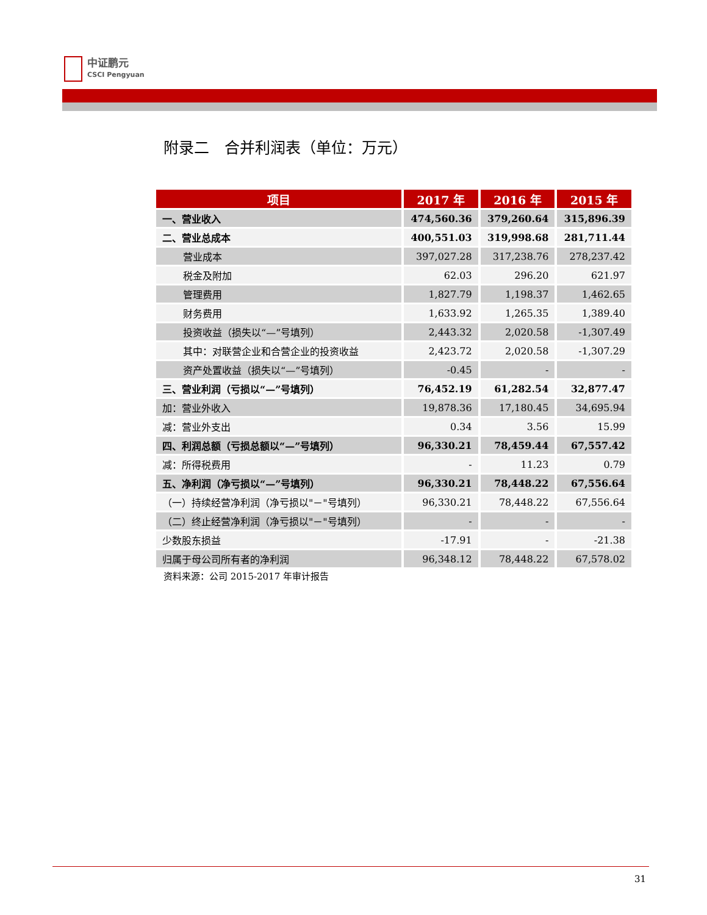中证鹏元
CSCI Pengyuan
附录二　合并利润表（单位：万元）
| 项目 | 2017 年 | 2016 年 | 2015 年 |
| --- | --- | --- | --- |
| 一、营业收入 | 474,560.36 | 379,260.64 | 315,896.39 |
| 二、营业总成本 | 400,551.03 | 319,998.68 | 281,711.44 |
| 营业成本 | 397,027.28 | 317,238.76 | 278,237.42 |
| 税金及附加 | 62.03 | 296.20 | 621.97 |
| 管理费用 | 1,827.79 | 1,198.37 | 1,462.65 |
| 财务费用 | 1,633.92 | 1,265.35 | 1,389.40 |
| 投资收益（损失以“—”号填列） | 2,443.32 | 2,020.58 | -1,307.49 |
| 其中：对联营企业和合营企业的投资收益 | 2,423.72 | 2,020.58 | -1,307.29 |
| 资产处置收益（损失以“—”号填列） | -0.45 | - | - |
| 三、营业利润（亏损以“—”号填列） | 76,452.19 | 61,282.54 | 32,877.47 |
| 加：营业外收入 | 19,878.36 | 17,180.45 | 34,695.94 |
| 减：营业外支出 | 0.34 | 3.56 | 15.99 |
| 四、利润总额（亏损总额以“—”号填列） | 96,330.21 | 78,459.44 | 67,557.42 |
| 减：所得税费用 | - | 11.23 | 0.79 |
| 五、净利润（净亏损以“—”号填列） | 96,330.21 | 78,448.22 | 67,556.64 |
| （一）持续经营净利润（净亏损以"－"号填列） | 96,330.21 | 78,448.22 | 67,556.64 |
| （二）终止经营净利润（净亏损以"－"号填列） | - | - | - |
| 少数股东损益 | -17.91 | - | -21.38 |
| 归属于母公司所有者的净利润 | 96,348.12 | 78,448.22 | 67,578.02 |
资料来源：公司 2015-2017 年审计报告
31